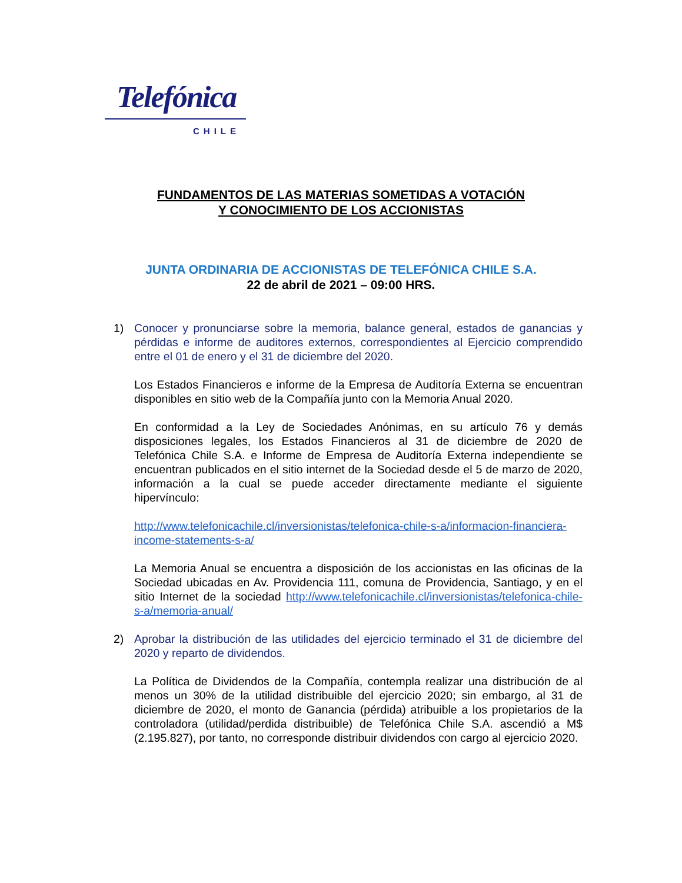Telefónica
CHILE
FUNDAMENTOS DE LAS MATERIAS SOMETIDAS A VOTACIÓN
Y CONOCIMIENTO DE LOS ACCIONISTAS
JUNTA ORDINARIA DE ACCIONISTAS DE TELEFÓNICA CHILE S.A.
22 de abril de 2021 – 09:00 HRS.
1) Conocer y pronunciarse sobre la memoria, balance general, estados de ganancias y pérdidas e informe de auditores externos, correspondientes al Ejercicio comprendido entre el 01 de enero y el 31 de diciembre del 2020.
Los Estados Financieros e informe de la Empresa de Auditoría Externa se encuentran disponibles en sitio web de la Compañía junto con la Memoria Anual 2020.
En conformidad a la Ley de Sociedades Anónimas, en su artículo 76 y demás disposiciones legales, los Estados Financieros al 31 de diciembre de 2020 de Telefónica Chile S.A. e Informe de Empresa de Auditoría Externa independiente se encuentran publicados en el sitio internet de la Sociedad desde el 5 de marzo de 2020, información a la cual se puede acceder directamente mediante el siguiente hipervínculo:
http://www.telefonicachile.cl/inversionistas/telefonica-chile-s-a/informacion-financiera-income-statements-s-a/
La Memoria Anual se encuentra a disposición de los accionistas en las oficinas de la Sociedad ubicadas en Av. Providencia 111, comuna de Providencia, Santiago, y en el sitio Internet de la sociedad http://www.telefonicachile.cl/inversionistas/telefonica-chile-s-a/memoria-anual/
2) Aprobar la distribución de las utilidades del ejercicio terminado el 31 de diciembre del 2020 y reparto de dividendos.
La Política de Dividendos de la Compañía, contempla realizar una distribución de al menos un 30% de la utilidad distribuible del ejercicio 2020; sin embargo, al 31 de diciembre de 2020, el monto de Ganancia (pérdida) atribuible a los propietarios de la controladora (utilidad/perdida distribuible) de Telefónica Chile S.A. ascendió a M$ (2.195.827), por tanto, no corresponde distribuir dividendos con cargo al ejercicio 2020.